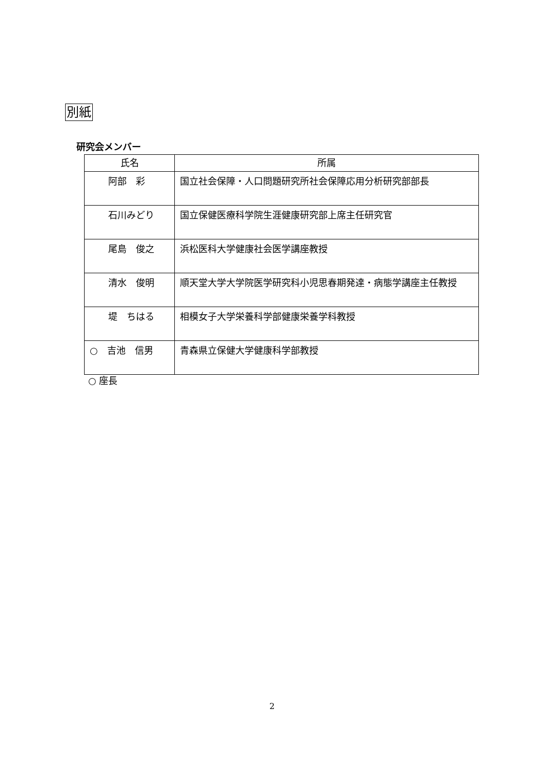別紙
研究会メンバー
| 氏名 | 所属 |
| --- | --- |
| 阿部 彩 | 国立社会保障・人口問題研究所社会保障応用分析研究部部長 |
| 石川みどり | 国立保健医療科学院生涯健康研究部上席主任研究官 |
| 尾島 俊之 | 浜松医科大学健康社会医学講座教授 |
| 清水 俊明 | 順天堂大学大学院医学研究科小児思春期発達・病態学講座主任教授 |
| 堤 ちはる | 相模女子大学栄養科学部健康栄養学科教授 |
| ○ 吉池 信男 | 青森県立保健大学健康科学部教授 |
○ 座長
2